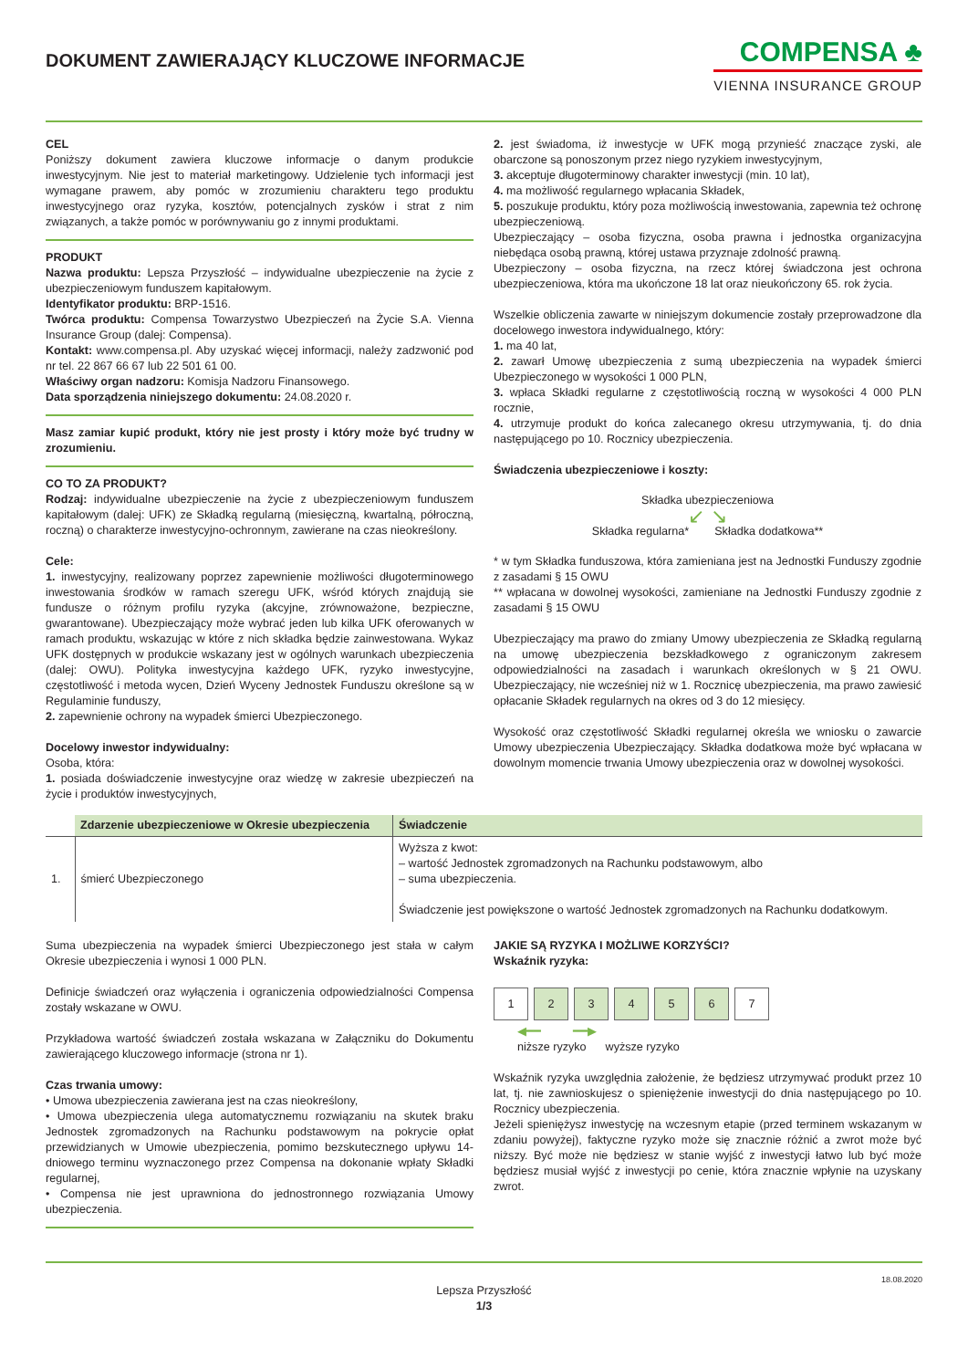DOKUMENT ZAWIERAJĄCY KLUCZOWE INFORMACJE
COMPENSA ♣
VIENNA INSURANCE GROUP
CEL
Poniższy dokument zawiera kluczowe informacje o danym produkcie inwestycyjnym. Nie jest to materiał marketingowy. Udzielenie tych informacji jest wymagane prawem, aby pomóc w zrozumieniu charakteru tego produktu inwestycyjnego oraz ryzyka, kosztów, potencjalnych zysków i strat z nim związanych, a także pomóc w porównywaniu go z innymi produktami.
PRODUKT
Nazwa produktu: Lepsza Przyszłość – indywidualne ubezpieczenie na życie z ubezpieczeniowym funduszem kapitałowym.
Identyfikator produktu: BRP-1516.
Twórca produktu: Compensa Towarzystwo Ubezpieczeń na Życie S.A. Vienna Insurance Group (dalej: Compensa).
Kontakt: www.compensa.pl. Aby uzyskać więcej informacji, należy zadzwonić pod nr tel. 22 867 66 67 lub 22 501 61 00.
Właściwy organ nadzoru: Komisja Nadzoru Finansowego.
Data sporządzenia niniejszego dokumentu: 24.08.2020 r.
Masz zamiar kupić produkt, który nie jest prosty i który może być trudny w zrozumieniu.
CO TO ZA PRODUKT?
Rodzaj: indywidualne ubezpieczenie na życie z ubezpieczeniowym funduszem kapitałowym (dalej: UFK) ze Składką regularną (miesięczną, kwartalną, półroczną, roczną) o charakterze inwestycyjno-ochronnym, zawierane na czas nieokreślony.
Cele:
1. inwestycyjny, realizowany poprzez zapewnienie możliwości długoterminowego inwestowania środków w ramach szeregu UFK, wśród których znajdują sie fundusze o różnym profilu ryzyka (akcyjne, zrównoważone, bezpieczne, gwarantowane). Ubezpieczający może wybrać jeden lub kilka UFK oferowanych w ramach produktu, wskazując w które z nich składka będzie zainwestowana. Wykaz UFK dostępnych w produkcie wskazany jest w ogólnych warunkach ubezpieczenia (dalej: OWU). Polityka inwestycyjna każdego UFK, ryzyko inwestycyjne, częstotliwość i metoda wycen, Dzień Wyceny Jednostek Funduszu określone są w Regulaminie funduszy,
2. zapewnienie ochrony na wypadek śmierci Ubezpieczonego.
Docelowy inwestor indywidualny:
Osoba, która:
1. posiada doświadczenie inwestycyjne oraz wiedzę w zakresie ubezpieczeń na życie i produktów inwestycyjnych,
2. jest świadoma, iż inwestycje w UFK mogą przynieść znaczące zyski, ale obarczone są ponoszonym przez niego ryzykiem inwestycyjnym,
3. akceptuje długoterminowy charakter inwestycji (min. 10 lat),
4. ma możliwość regularnego wpłacania Składek,
5. poszukuje produktu, który poza możliwością inwestowania, zapewnia też ochronę ubezpieczeniową.
Ubezpieczający – osoba fizyczna, osoba prawna i jednostka organizacyjna niebędąca osobą prawną, której ustawa przyznaje zdolność prawną.
Ubezpieczony – osoba fizyczna, na rzecz której świadczona jest ochrona ubezpieczeniowa, która ma ukończone 18 lat oraz nieukończony 65. rok życia.
Wszelkie obliczenia zawarte w niniejszym dokumencie zostały przeprowadzone dla docelowego inwestora indywidualnego, który:
1. ma 40 lat,
2. zawarł Umowę ubezpieczenia z sumą ubezpieczenia na wypadek śmierci Ubezpieczonego w wysokości 1 000 PLN,
3. wpłaca Składki regularne z częstotliwością roczną w wysokości 4 000 PLN rocznie,
4. utrzymuje produkt do końca zalecanego okresu utrzymywania, tj. do dnia następującego po 10. Rocznicy ubezpieczenia.
Świadczenia ubezpieczeniowe i koszty:
Składka ubezpieczeniowa
↙ ↘
Składka regularna* Składka dodatkowa**
* w tym Składka funduszowa, która zamieniana jest na Jednostki Funduszy zgodnie z zasadami § 15 OWU
** wpłacana w dowolnej wysokości, zamieniane na Jednostki Funduszy zgodnie z zasadami § 15 OWU
Ubezpieczający ma prawo do zmiany Umowy ubezpieczenia ze Składką regularną na umowę ubezpieczenia bezskładkowego z ograniczonym zakresem odpowiedzialności na zasadach i warunkach określonych w § 21 OWU. Ubezpieczający, nie wcześniej niż w 1. Rocznicę ubezpieczenia, ma prawo zawiesić opłacanie Składek regularnych na okres od 3 do 12 miesięcy.
Wysokość oraz częstotliwość Składki regularnej określa we wniosku o zawarcie Umowy ubezpieczenia Ubezpieczający. Składka dodatkowa może być wpłacana w dowolnym momencie trwania Umowy ubezpieczenia oraz w dowolnej wysokości.
| | Zdarzenie ubezpieczeniowe w Okresie ubezpieczenia | Świadczenie |
| --- | --- | --- |
| 1. | śmierć Ubezpieczonego | Wyższa z kwot: – wartość Jednostek zgromadzonych na Rachunku podstawowym, albo – suma ubezpieczenia. Świadczenie jest powiększone o wartość Jednostek zgromadzonych na Rachunku dodatkowym. |
Suma ubezpieczenia na wypadek śmierci Ubezpieczonego jest stała w całym Okresie ubezpieczenia i wynosi 1 000 PLN.
Definicje świadczeń oraz wyłączenia i ograniczenia odpowiedzialności Compensa zostały wskazane w OWU.
Przykładowa wartość świadczeń została wskazana w Załączniku do Dokumentu zawierającego kluczowego informacje (strona nr 1).
Czas trwania umowy:
• Umowa ubezpieczenia zawierana jest na czas nieokreślony,
• Umowa ubezpieczenia ulega automatycznemu rozwiązaniu na skutek braku Jednostek zgromadzonych na Rachunku podstawowym na pokrycie opłat przewidzianych w Umowie ubezpieczenia, pomimo bezskutecznego upływu 14-dniowego terminu wyznaczonego przez Compensa na dokonanie wpłaty Składki regularnej,
• Compensa nie jest uprawniona do jednostronnego rozwiązania Umowy ubezpieczenia.
JAKIE SĄ RYZYKA I MOŻLIWE KORZYŚCI?
Wskaźnik ryzyka:
1 23456 7
◀━━ ━━▶
niższe ryzyko wyższe ryzyko
Wskaźnik ryzyka uwzględnia założenie, że będziesz utrzymywać produkt przez 10 lat, tj. nie zawnioskujesz o spieniężenie inwestycji do dnia następującego po 10. Rocznicy ubezpieczenia.
Jeżeli spieniężysz inwestycję na wczesnym etapie (przed terminem wskazanym w zdaniu powyżej), faktyczne ryzyko może się znacznie różnić a zwrot może być niższy. Być może nie będziesz w stanie wyjść z inwestycji łatwo lub być może będziesz musiał wyjść z inwestycji po cenie, która znacznie wpłynie na uzyskany zwrot.
Lepsza Przyszłość
1/3
18.08.2020